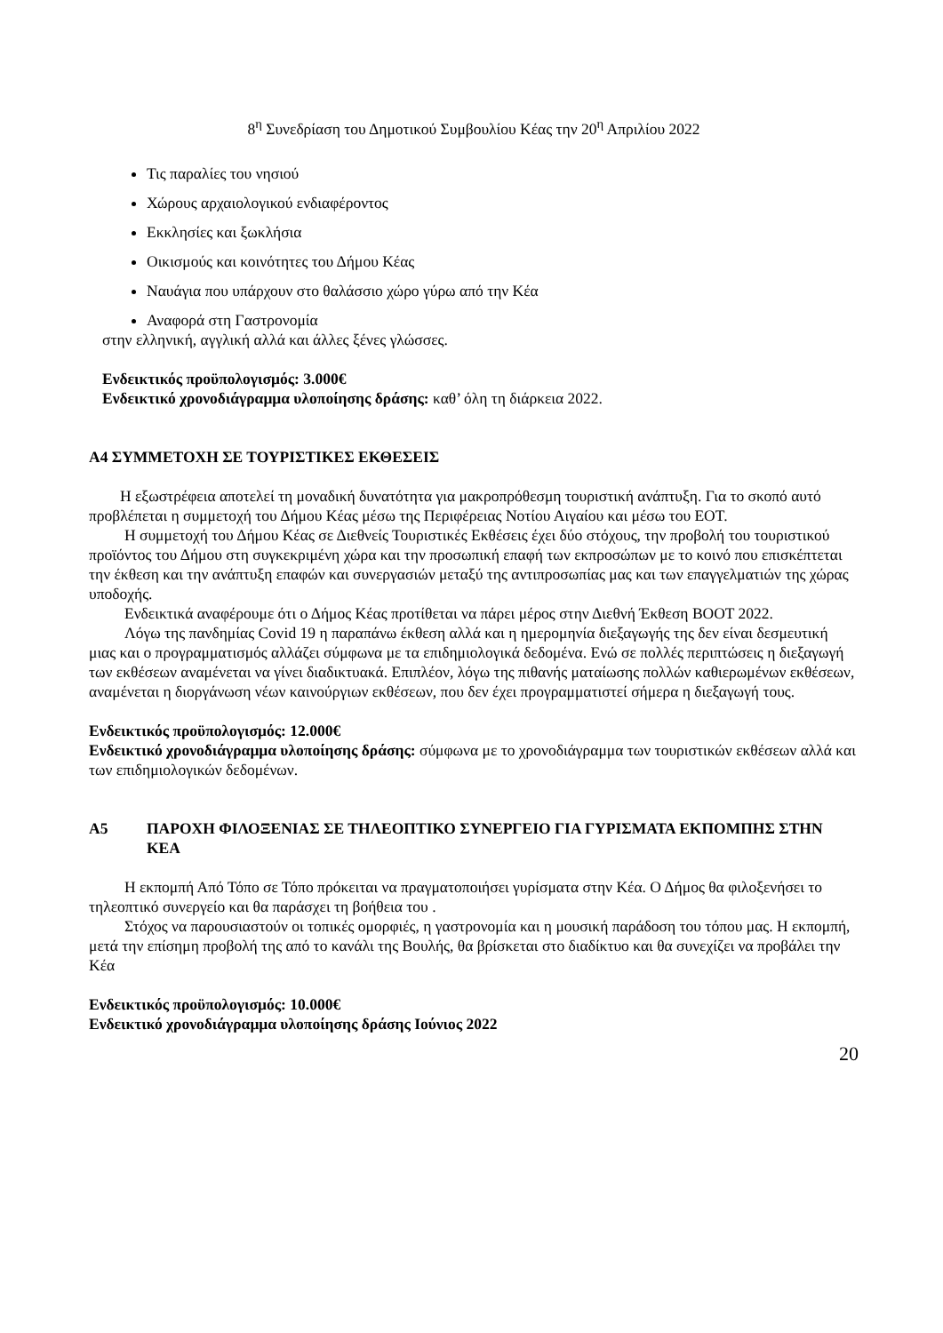8<sup>η</sup> Συνεδρίαση του Δημοτικού Συμβουλίου Κέας την 20<sup>η</sup> Απριλίου 2022
Τις παραλίες του νησιού
Χώρους αρχαιολογικού ενδιαφέροντος
Εκκλησίες και ξωκλήσια
Οικισμούς και κοινότητες του Δήμου Κέας
Ναυάγια που υπάρχουν στο θαλάσσιο χώρο γύρω από την Κέα
Αναφορά στη Γαστρονομία
στην ελληνική, αγγλική αλλά και άλλες ξένες γλώσσες.
Ενδεικτικός προϋπολογισμός: 3.000€
Ενδεικτικό χρονοδιάγραμμα υλοποίησης δράσης: καθ’ όλη τη διάρκεια 2022.
Α4 ΣΥΜΜΕΤΟΧΗ ΣΕ ΤΟΥΡΙΣΤΙΚΕΣ ΕΚΘΕΣΕΙΣ
Η εξωστρέφεια αποτελεί τη μοναδική δυνατότητα για μακροπρόθεσμη τουριστική ανάπτυξη. Για το σκοπό αυτό προβλέπεται η συμμετοχή του Δήμου Κέας μέσω της Περιφέρειας Νοτίου Αιγαίου και μέσω του ΕΟΤ.
Η συμμετοχή του Δήμου Κέας σε Διεθνείς Τουριστικές Εκθέσεις έχει δύο στόχους, την προβολή του τουριστικού προϊόντος του Δήμου στη συγκεκριμένη χώρα και την προσωπική επαφή των εκπροσώπων με το κοινό που επισκέπτεται την έκθεση και την ανάπτυξη επαφών και συνεργασιών μεταξύ της αντιπροσωπίας μας και των επαγγελματιών της χώρας υποδοχής.
Ενδεικτικά αναφέρουμε ότι ο Δήμος Κέας προτίθεται να πάρει μέρος στην Διεθνή Έκθεση BOOT 2022.
Λόγω της πανδημίας Covid 19 η παραπάνω έκθεση αλλά και η ημερομηνία διεξαγωγής της δεν είναι δεσμευτική μιας και ο προγραμματισμός αλλάζει σύμφωνα με τα επιδημιολογικά δεδομένα. Ενώ σε πολλές περιπτώσεις η διεξαγωγή των εκθέσεων αναμένεται να γίνει διαδικτυακά. Επιπλέον, λόγω της πιθανής ματαίωσης πολλών καθιερωμένων εκθέσεων, αναμένεται η διοργάνωση νέων καινούργιων εκθέσεων, που δεν έχει προγραμματιστεί σήμερα η διεξαγωγή τους.
Ενδεικτικός προϋπολογισμός: 12.000€
Ενδεικτικό χρονοδιάγραμμα υλοποίησης δράσης: σύμφωνα με το χρονοδιάγραμμα των τουριστικών εκθέσεων αλλά και των επιδημιολογικών δεδομένων.
Α5 ΠΑΡΟΧΗ ΦΙΛΟΞΕΝΙΑΣ ΣΕ ΤΗΛΕΟΠΤΙΚΟ ΣΥΝΕΡΓΕΙΟ ΓΙΑ ΓΥΡΙΣΜΑΤΑ ΕΚΠΟΜΠΗΣ ΣΤΗΝ ΚΕΑ
Η εκπομπή Από Τόπο σε Τόπο πρόκειται να πραγματοποιήσει γυρίσματα στην Κέα. Ο Δήμος θα φιλοξενήσει το τηλεοπτικό συνεργείο και θα παράσχει τη βοήθεια του .
Στόχος να παρουσιαστούν οι τοπικές ομορφιές, η γαστρονομία και η μουσική παράδοση του τόπου μας. Η εκπομπή, μετά την επίσημη προβολή της από το κανάλι της Βουλής, θα βρίσκεται στο διαδίκτυο και θα συνεχίζει να προβάλει την Κέα
Ενδεικτικός προϋπολογισμός: 10.000€
Ενδεικτικό χρονοδιάγραμμα υλοποίησης δράσης Ιούνιος 2022
20